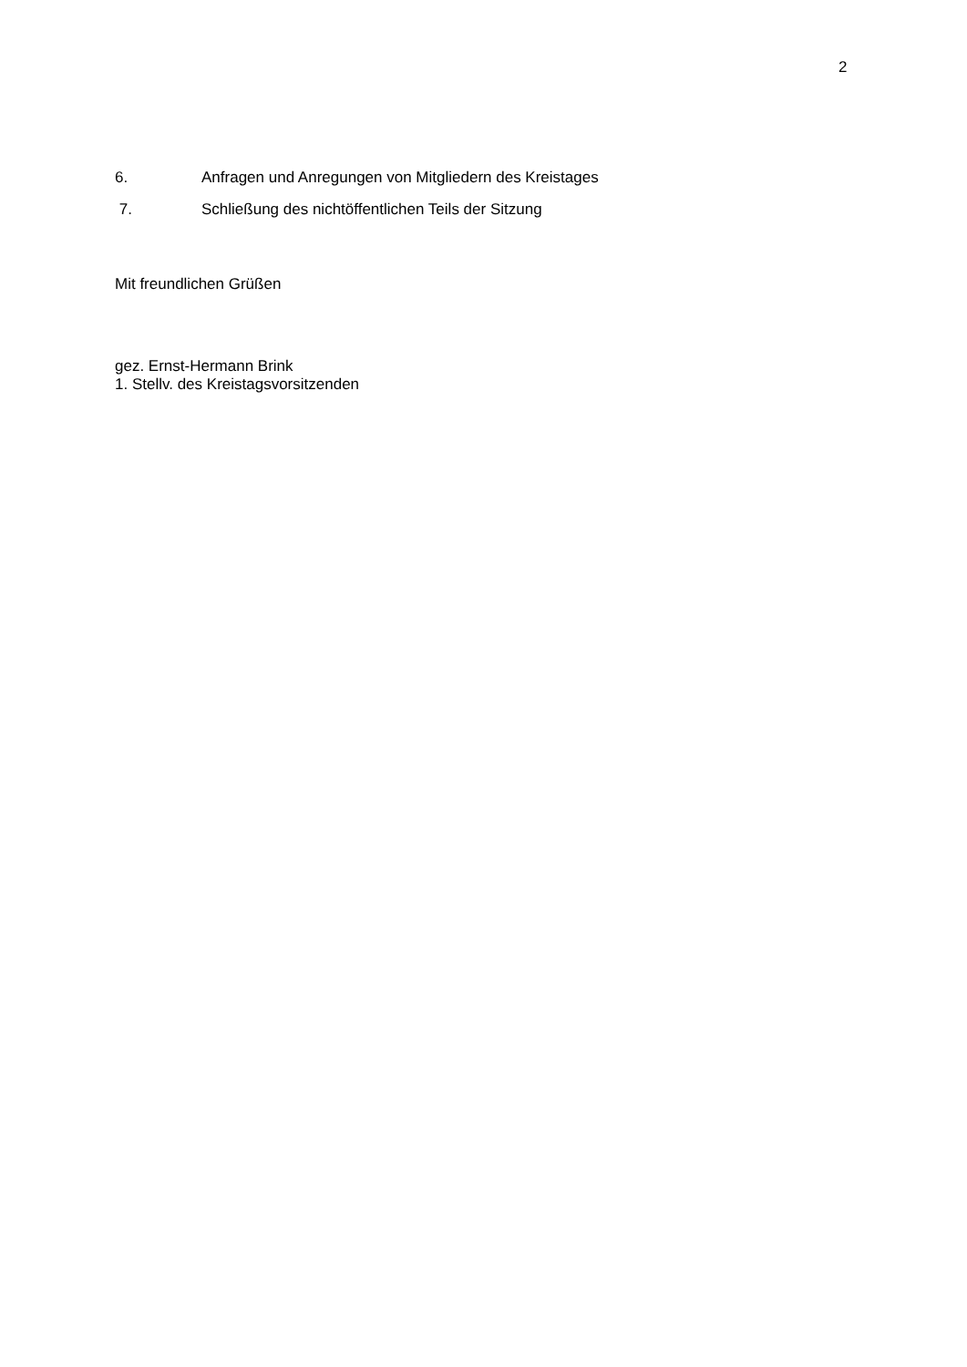2
6. Anfragen und Anregungen von Mitgliedern des Kreistages
7. Schließung des nichtöffentlichen Teils der Sitzung
Mit freundlichen Grüßen
gez. Ernst-Hermann Brink
1. Stellv. des Kreistagsvorsitzenden